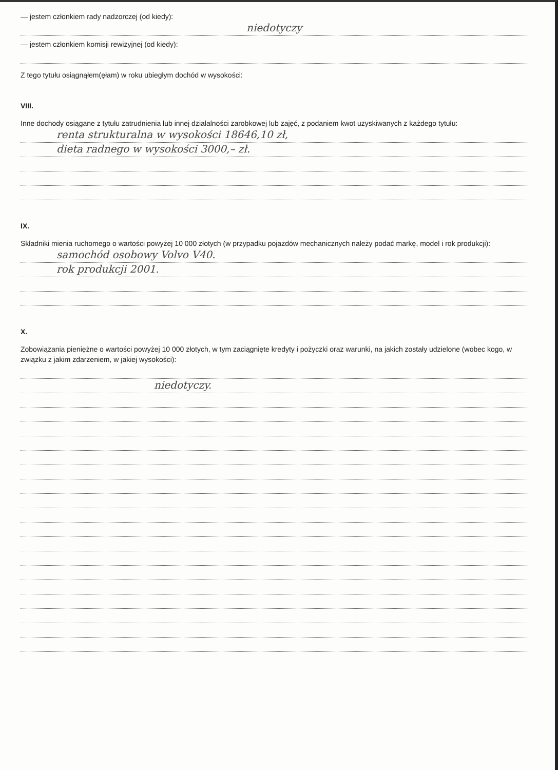— jestem członkiem rady nadzorczej (od kiedy):
niedotyczy
— jestem członkiem komisji rewizyjnej (od kiedy):
Z tego tytułu osiągnąłem(ęłam) w roku ubiegłym dochód w wysokości:
VIII.
Inne dochody osiągane z tytułu zatrudnienia lub innej działalności zarobkowej lub zajęć, z podaniem kwot uzyskiwanych z każdego tytułu:
renta strukturalna w wysokości 18646,10 zł,
dieta radnego w wysokości 3000,– zł.
IX.
Składniki mienia ruchomego o wartości powyżej 10 000 złotych (w przypadku pojazdów mechanicznych należy podać markę, model i rok produkcji):
samochód osobowy Volvo V40.
rok produkcji 2001.
X.
Zobowiązania pieniężne o wartości powyżej 10 000 złotych, w tym zaciągnięte kredyty i pożyczki oraz warunki, na jakich zostały udzielone (wobec kogo, w związku z jakim zdarzeniem, w jakiej wysokości):
niedotyczy.